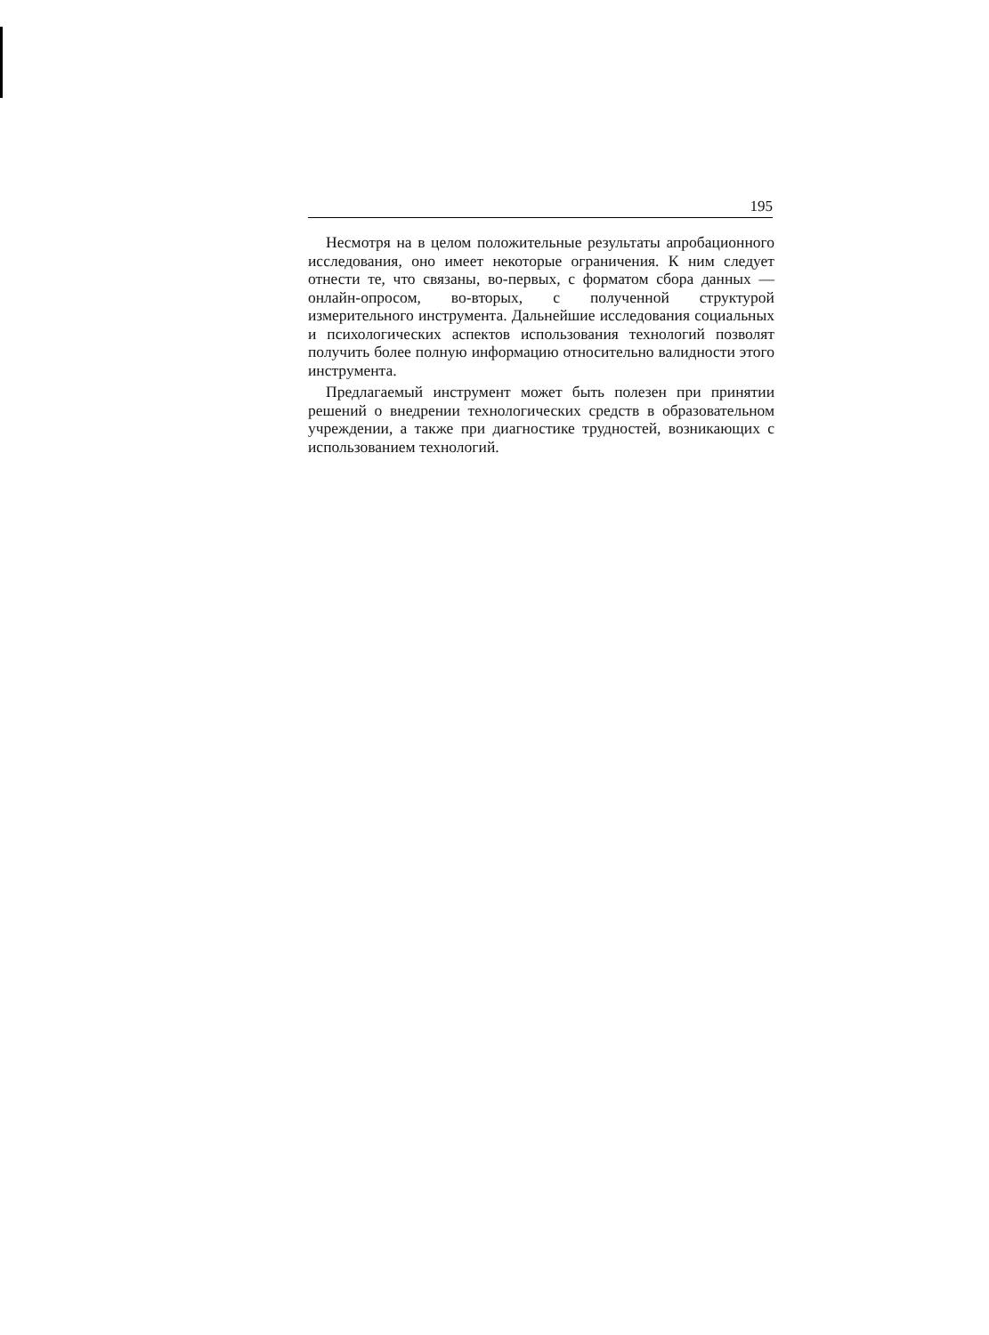195
Несмотря на в целом положительные результаты апробационного исследования, оно имеет некоторые ограничения. К ним следует отнести те, что связаны, во-первых, с форматом сбора данных — онлайн-опросом, во-вторых, с полученной структурой измерительного инструмента. Дальнейшие исследования социальных и психологических аспектов использования технологий позволят получить более полную информацию относительно валидности этого инструмента.
Предлагаемый инструмент может быть полезен при принятии решений о внедрении технологических средств в образовательном учреждении, а также при диагностике трудностей, возникающих с использованием технологий.